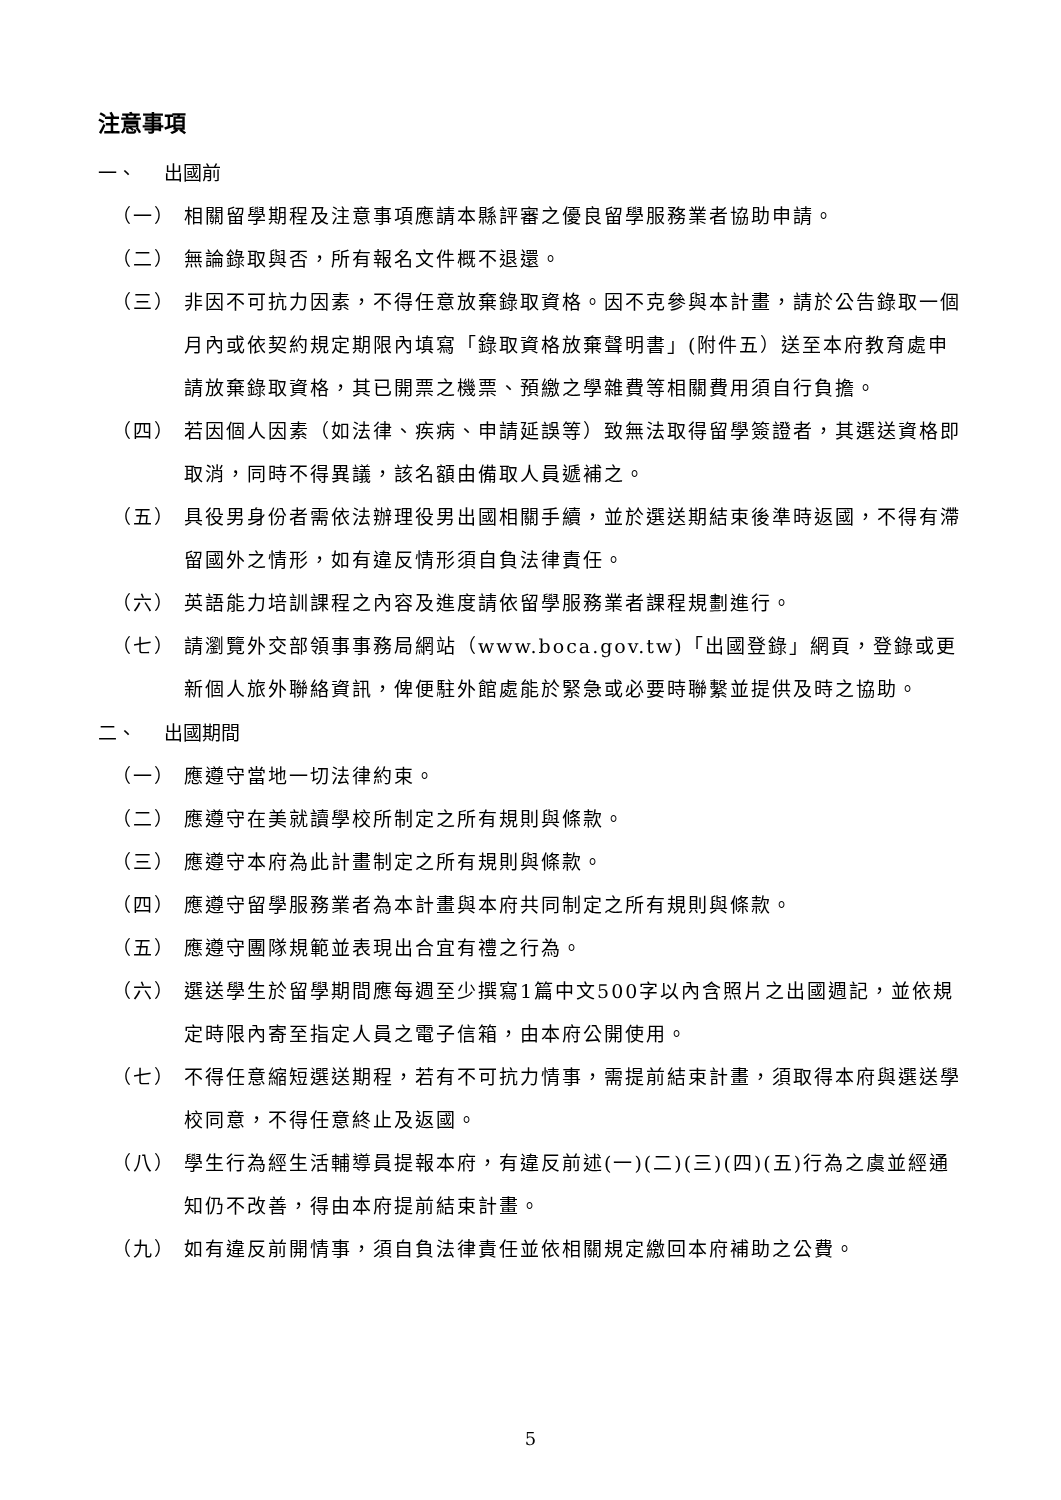注意事項
一、 出國前
（一） 相關留學期程及注意事項應請本縣評審之優良留學服務業者協助申請。
（二） 無論錄取與否，所有報名文件概不退還。
（三） 非因不可抗力因素，不得任意放棄錄取資格。因不克參與本計畫，請於公告錄取一個月內或依契約規定期限內填寫「錄取資格放棄聲明書」(附件五）送至本府教育處申請放棄錄取資格，其已開票之機票、預繳之學雜費等相關費用須自行負擔。
（四） 若因個人因素（如法律、疾病、申請延誤等）致無法取得留學簽證者，其選送資格即取消，同時不得異議，該名額由備取人員遞補之。
（五） 具役男身份者需依法辦理役男出國相關手續，並於選送期結束後準時返國，不得有滯留國外之情形，如有違反情形須自負法律責任。
（六） 英語能力培訓課程之內容及進度請依留學服務業者課程規劃進行。
（七） 請瀏覽外交部領事事務局網站（www.boca.gov.tw)「出國登錄」網頁，登錄或更新個人旅外聯絡資訊，俾便駐外館處能於緊急或必要時聯繫並提供及時之協助。
二、 出國期間
（一） 應遵守當地一切法律約束。
（二） 應遵守在美就讀學校所制定之所有規則與條款。
（三） 應遵守本府為此計畫制定之所有規則與條款。
（四） 應遵守留學服務業者為本計畫與本府共同制定之所有規則與條款。
（五） 應遵守團隊規範並表現出合宜有禮之行為。
（六） 選送學生於留學期間應每週至少撰寫1篇中文500字以內含照片之出國週記，並依規定時限內寄至指定人員之電子信箱，由本府公開使用。
（七） 不得任意縮短選送期程，若有不可抗力情事，需提前結束計畫，須取得本府與選送學校同意，不得任意終止及返國。
（八） 學生行為經生活輔導員提報本府，有違反前述(一)(二)(三)(四)(五)行為之虞並經通知仍不改善，得由本府提前結束計畫。
（九） 如有違反前開情事，須自負法律責任並依相關規定繳回本府補助之公費。
5